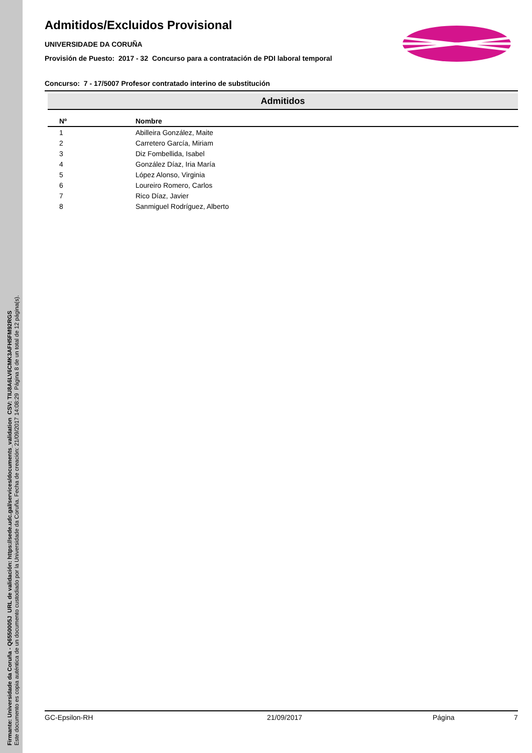Firmante: Universidade da Coruña - Q6550005J URL de validación: https://sede.udc.gal/services/documents_validation CSV: TIU8A6LV6CMK3AFH5FM92RGS
Este documento es copia auténtica de un documento custodiado por la Universidade da Coruña. Fecha de creación: 21/09/2017 14:08:29 Página 8 de un total de 12 página(s).
Admitidos/Excluidos Provisional
UNIVERSIDADE DA CORUÑA
Provisión de Puesto: 2017 - 32 Concurso para a contratación de PDI laboral temporal
Concurso: 7 - 17/5007 Profesor contratado interino de substitución
Admitidos
| Nº | Nombre |
| --- | --- |
| 1 | Abilleira González, Maite |
| 2 | Carretero García, Miriam |
| 3 | Diz Fombellida, Isabel |
| 4 | González Díaz, Iria María |
| 5 | López Alonso, Virginia |
| 6 | Loureiro Romero, Carlos |
| 7 | Rico Díaz, Javier |
| 8 | Sanmiguel Rodríguez, Alberto |
GC-Epsilon-RH 21/09/2017 Página 7